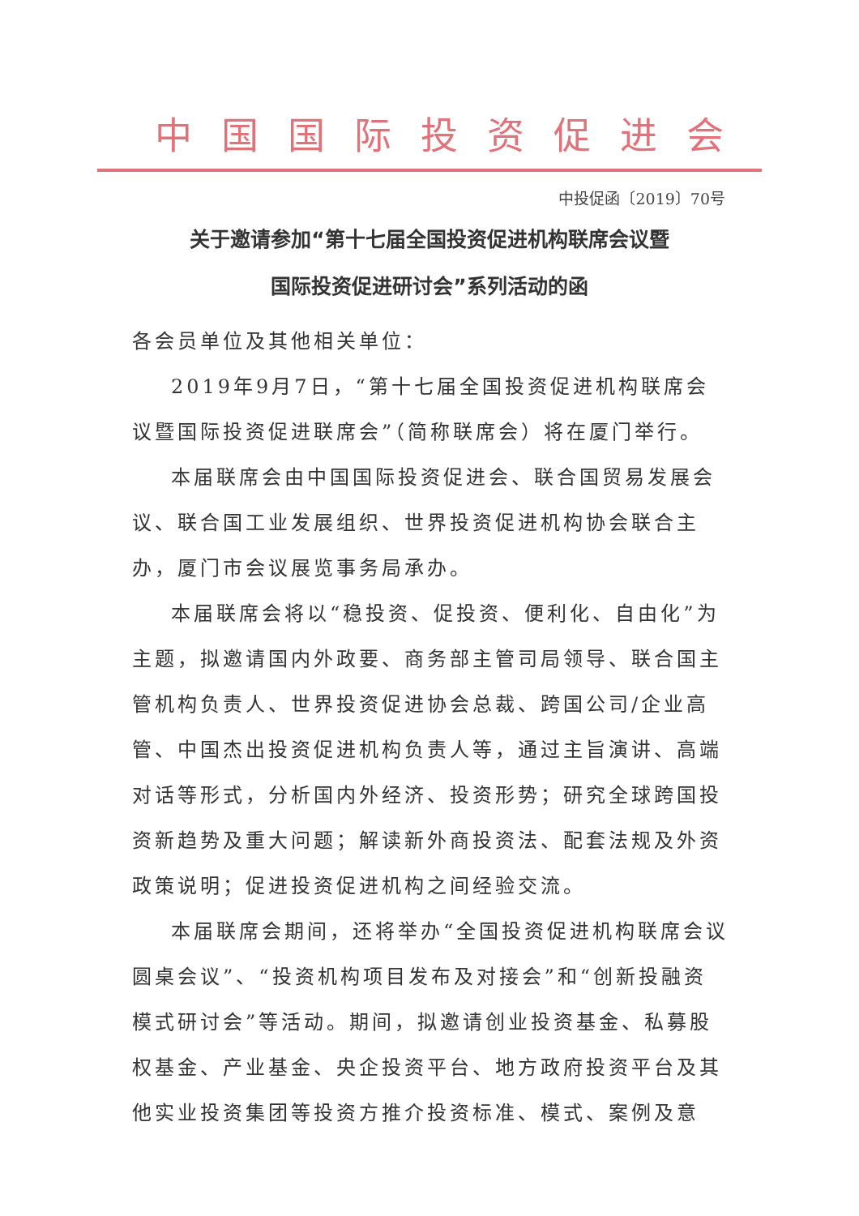中国国际投资促进会
中投促函〔2019〕70号
关于邀请参加“第十七届全国投资促进机构联席会议暨
国际投资促进研讨会”系列活动的函
各会员单位及其他相关单位：
2019年9月7日，“第十七届全国投资促进机构联席会议暨国际投资促进联席会”（简称联席会）将在厦门举行。
本届联席会由中国国际投资促进会、联合国贸易发展会议、联合国工业发展组织、世界投资促进机构协会联合主办，厦门市会议展览事务局承办。
本届联席会将以“稳投资、促投资、便利化、自由化”为主题，拟邀请国内外政要、商务部主管司局领导、联合国主管机构负责人、世界投资促进协会总裁、跨国公司/企业高管、中国杰出投资促进机构负责人等，通过主旨演讲、高端对话等形式，分析国内外经济、投资形势；研究全球跨国投资新趋势及重大问题；解读新外商投资法、配套法规及外资政策说明；促进投资促进机构之间经验交流。
本届联席会期间，还将举办“全国投资促进机构联席会议圆桌会议”、“投资机构项目发布及对接会”和“创新投融资模式研讨会”等活动。期间，拟邀请创业投资基金、私募股权基金、产业基金、央企投资平台、地方政府投资平台及其他实业投资集团等投资方推介投资标准、模式、案例及意